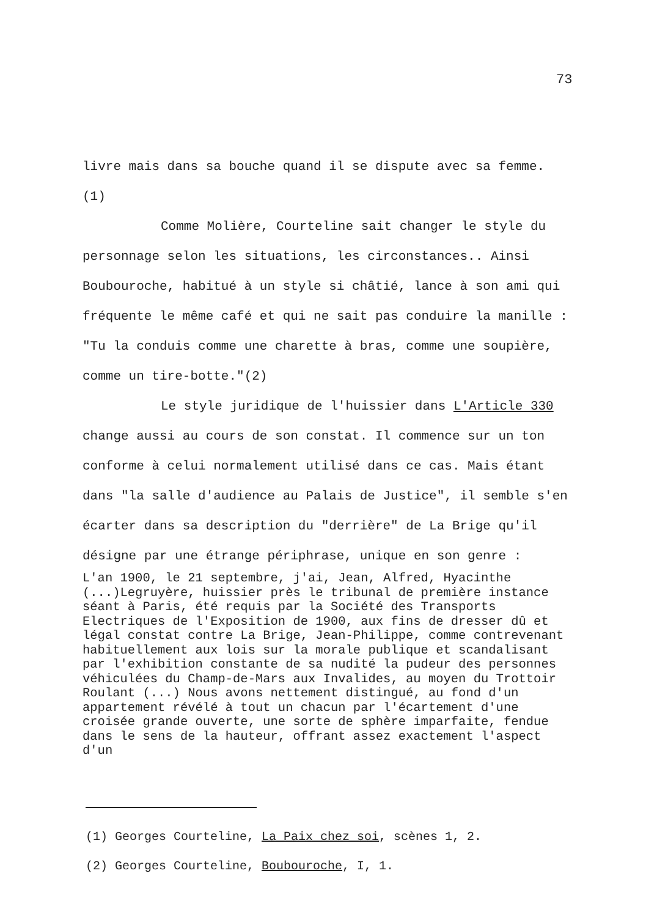73
livre mais dans sa bouche quand il se dispute avec sa femme. (1)
Comme Molière, Courteline sait changer le style du personnage selon les situations, les circonstances.. Ainsi Boubouroche, habitué à un style si châtié, lance à son ami qui fréquente le même café et qui ne sait pas conduire la manille : "Tu la conduis comme une charette à bras, comme une soupière, comme un tire-botte."(2)
Le style juridique de l'huissier dans L'Article 330 change aussi au cours de son constat. Il commence sur un ton conforme à celui normalement utilisé dans ce cas. Mais étant dans "la salle d'audience au Palais de Justice", il semble s'en écarter dans sa description du "derrière" de La Brige qu'il désigne par une étrange périphrase, unique en son genre :
L'an 1900, le 21 septembre, j'ai, Jean, Alfred, Hyacinthe (...)Legruyère, huissier près le tribunal de première instance séant à Paris, été requis par la Société des Transports Electriques de l'Exposition de 1900, aux fins de dresser dû et légal constat contre La Brige, Jean-Philippe, comme contrevenant habituellement aux lois sur la morale publique et scandalisant par l'exhibition constante de sa nudité la pudeur des personnes véhiculées du Champ-de-Mars aux Invalides, au moyen du Trottoir Roulant (...) Nous avons nettement distingué, au fond d'un appartement révélé à tout un chacun par l'écartement d'une croisée grande ouverte, une sorte de sphère imparfaite, fendue dans le sens de la hauteur, offrant assez exactement l'aspect d'un
(1) Georges Courteline, La Paix chez soi, scènes 1, 2.
(2) Georges Courteline, Boubouroche, I, 1.